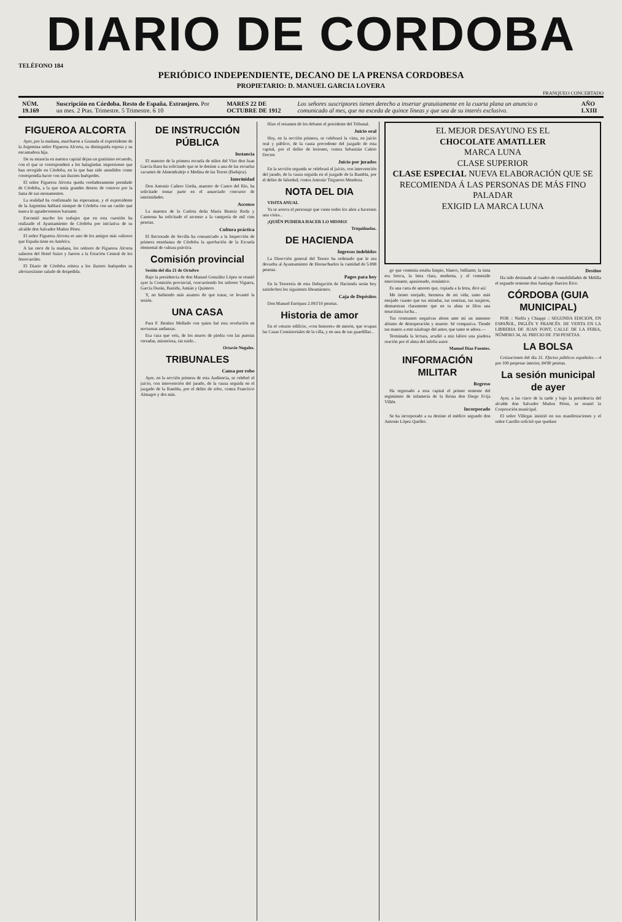DIARIO DE CORDOBA
TELÉFONO 184
PERIÓDICO INDEPENDIENTE, DECANO DE LA PRENSA CORDOBESA
PROPIETARIO: D. MANUEL GARCIA LOVERA
FRANQUEO CONCERTADO
NÚM. 19.169
Suscripción en Córdoba. Resto de España. Extranjero. Por un mes. 2 Ptas. Trimestre. 5 Trimestre. 6 10
MARES 22 DE OCTUBRE DE 1912
Los señores suscriptores tienen derecho a insertar gratuitamente en la cuarta plana un anuncio o comunicado al mes, que no exceda de quince líneas y que sea de su interés exclusivo.
AÑO LXIII
FIGUEROA ALCORTA
Ayer, por la mañana, marcharon a Granada el expresidente de la Argentina señor Figueroa Alcorta, su distinguida esposa y su encantadora hija.
De su estancia en nuestra capital dejan un gratísimo recuerdo, con el que se corresponderá a los halagüeñas impresiones que han recogido en Córdoba, en la que han sido atendidos como correspondía hacer con tan ilustres huéspedes.
El señor Figueroa Alcorta queda verdaderamente prendado de Córdoba, a la que tenía grandes deseos de conocer por la fama de sus monumentos.
La realidad ha confirmado las esperanzas, y el expresidente de la Argentina hablará siempre de Córdoba con un cariño que nunca le agradeceremos bastante.
Encomió mucho los trabajos que en esta cuestión ha realizado el Ayuntamiento de Córdoba por iniciativa de su alcalde don Salvador Muñoz Pérez.
El señor Figueroa Alcorta es uno de los amigos más valiosos que España tiene en América.
A las once de la mañana, los señores de Figueroa Alcorta salieron del Hotel Suizo y fueron a la Estación Central de los ferrocarriles.
El Diario de Córdoba reitera a los ilustres huéspedes su afectuosísimo saludo de despedida.
DE INSTRUCCIÓN PÚBLICA
Instancia
El maestro de la primera escuela de niños del Viso don Juan García Raez ha solicitado que se le destine a una de las escuelas vacantes de Almendralejo o Medina de las Torres (Badajoz).
Interinidad
Don Antonio Cañero Ureña, maestro de Castro del Río, ha solicitado tomar parte en el anunciado concurso de interinidades.
Ascenso
La maestra de la Carlota doña María Beatriz Roda y Carmona ha solicitado el ascenso a la categoría de mil cien pesetas.
Cultura práctica
El Rectorado de Sevilla ha comunicado a la Inspección de primera enseñanza de Córdoba la aprobación de la Escuela elemental de cultura práctica.
Comisión provincial
Sesión del día 21 de Octubre
Bajo la presidencia de don Manuel González López se reunió ayer la Comisión provincial, concurriendo los señores Viguera, García Durán, Bastida, Amián y Quintero.
Y, no habiendo más asuntos de que tratar, se levantó la sesión.
UNA CASA
Para F. Benítez Mellado con quien fué esta revelación en nocturnas andanzas.
Esa casa que veis, de los muros de piedra con las puertas cerradas, misteriosa, sin ruido...
Octavio Nogales.
TRIBUNALES
Causa por robo
Ayer, en la sección primera de esta Audiencia, se celebró el juicio, con intervención del jurado, de la causa seguida en el juzgado de la Rambla, por el delito de robo, contra Francisco Almagro y dos más.
Hizo el resumen de los debates el presidente del Tribunal.
Juicio oral
Hoy, en la sección primera, se celebrará la vista, en juicio oral y público, de la causa procedente del juzgado de esta capital, por el delito de lesiones, contra Sebastián Calero Doctor.
Juicio por jurados
En la sección segunda se celebrará el juicio, con intervención del jurado, de la causa seguida en el juzgado de la Rambla, por el delito de falsedad, contra Antonio Trigueros Mendoza.
NOTA DEL DIA
VISITA ANUAL
Ya se acerca el personaje que viene todos los años a hacernos una visita...
¡QUIÉN PUDIERA HACER LO MISMO!
Triquiñuelas.
DE HACIENDA
Ingresos indebidos
La Dirección general del Tesoro ha ordenado que le sea devuelta al Ayuntamiento de Hornachuelos la cantidad de 5.898 pesetas.
Pagos para hoy
En la Tesorería de esta Delegación de Hacienda serán hoy satisfechos los siguientes libramientos.
Caja de Depósitos
Don Manuel Enríquez 2.093'10 pesetas.
Historia de amor
En el vetusto edificio, «con honores» de mesón, que ocupan las Casas Consistoriales de la villa, y en una de sus guardillas...
EL MEJOR DESAYUNO ES EL
CHOCOLATE AMATLLER
MARCA LUNA
CLASE SUPERIOR
CLASE ESPECIAL NUEVA ELABORACIÓN QUE SE RECOMIENDA Á LAS PERSONAS DE MÁS FINO PALADAR
EXIGID LA MARCA LUNA
go que contenía estaba limpio, blanco, brillante; la tinta era fresca, la letra clara, moderna, y el contenido emocionante, apasionado, romántico.
Es una carta de amores que, copiada a la letra, dice así:
Me tienes enojado, hermosa de mi vida; tanto más enojado cuanto que tus miradas, tus sonrisas, tus suspiros, demuestran claramente que en tu alma se libra una tenacísima lucha...
Tus constantes negativas abren ante mí un inmenso abismo de desesperación y muerte. Sé compasiva. Tiende tus manos a este náufrago del amor, que tanto te adora.—
Terminada la lectura, acudió a mis labios una piadosa oración por el alma del infeliz autor.
Manuel Díaz Fuentes.
INFORMACIÓN MILITAR
Regreso
Ha regresado a esta capital el primer teniente del regimiento de infantería de la Reina don Diego Ecija Villén.
Incorporado
Se ha incorporado a su destino el médico segundo don Antonio López Quelles.
Destino
Ha sido destinado al cuadro de contabilidades de Melilla el segundo teniente don Santiago Barrios Rico.
CÓRDOBA (GUIA MUNICIPAL)
POR :: Nielfa y Chiappi :: SEGUNDA EDICION, EN ESPAÑOL, INGLÉS Y FRANCÉS. DE VENTA EN LA LIBRERIA DE JUAN FONT, CALLE DE LA FERIA, NÚMERO 34, AL PRECIO DE 3'50 PESETAS.
LA BOLSA
Cotizaciones del día 21. Efectos públicos españoles.—4 por 100 perpetuo interior, 84'00 pesetas.
La sesión municipal de ayer
Ayer, a las cinco de la tarde y bajo la presidencia del alcalde don Salvador Muñoz Pérez, se reunió la Corporación municipal.
El señor Villegas insistió en sus manifestaciones y el señor Carrillo solicitó que quedase